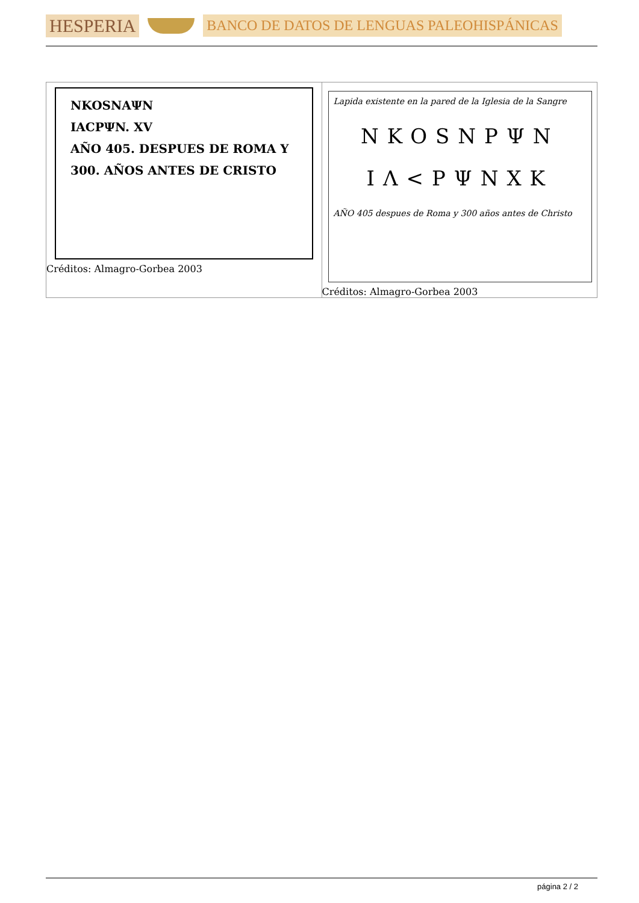HESPERIA
BANCO DE DATOS DE LENGUAS PALEOHISPÁNICAS
| NKOSNAΨN IACPΨN. XV AÑO 405. DESPUES DE ROMA Y 300. AÑOS ANTES DE CRISTO Créditos: Almagro-Gorbea 2003 | Lapida existente en la pared de la Iglesia de la Sangre NKOSNPΨN IΛ<PΨNXK AÑO 405 despues de Roma y 300 años antes de Christo Créditos: Almagro-Gorbea 2003 |
página 2 / 2